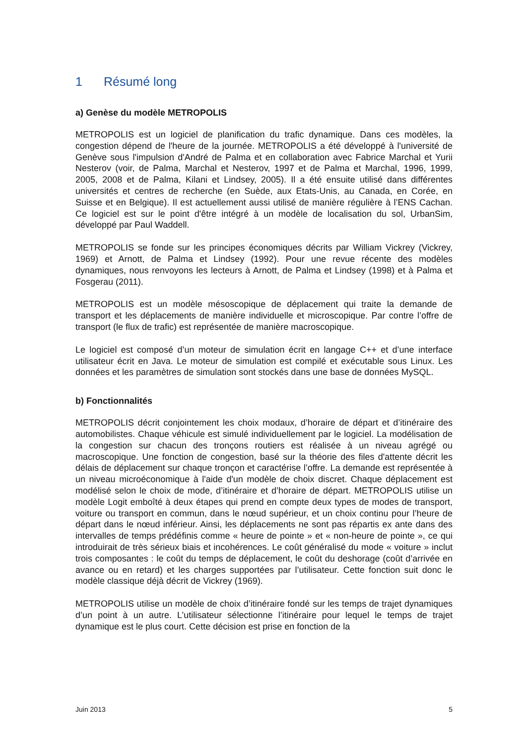1 Résumé long
a) Genèse du modèle METROPOLIS
METROPOLIS est un logiciel de planification du trafic dynamique. Dans ces modèles, la congestion dépend de l'heure de la journée. METROPOLIS a été développé à l'université de Genève sous l'impulsion d'André de Palma et en collaboration avec Fabrice Marchal et Yurii Nesterov (voir, de Palma, Marchal et Nesterov, 1997 et de Palma et Marchal, 1996, 1999, 2005, 2008 et de Palma, Kilani et Lindsey, 2005). Il a été ensuite utilisé dans différentes universités et centres de recherche (en Suède, aux Etats-Unis, au Canada, en Corée, en Suisse et en Belgique). Il est actuellement aussi utilisé de manière régulière à l’ENS Cachan. Ce logiciel est sur le point d'être intégré à un modèle de localisation du sol, UrbanSim, développé par Paul Waddell.
METROPOLIS se fonde sur les principes économiques décrits par William Vickrey (Vickrey, 1969) et Arnott, de Palma et Lindsey (1992). Pour une revue récente des modèles dynamiques, nous renvoyons les lecteurs à Arnott, de Palma et Lindsey (1998) et à Palma et Fosgerau (2011).
METROPOLIS est un modèle mésoscopique de déplacement qui traite la demande de transport et les déplacements de manière individuelle et microscopique. Par contre l’offre de transport (le flux de trafic) est représentée de manière macroscopique.
Le logiciel est composé d’un moteur de simulation écrit en langage C++ et d’une interface utilisateur écrit en Java. Le moteur de simulation est compilé et exécutable sous Linux. Les données et les paramètres de simulation sont stockés dans une base de données MySQL.
b) Fonctionnalités
METROPOLIS décrit conjointement les choix modaux, d’horaire de départ et d’itinéraire des automobilistes. Chaque véhicule est simulé individuellement par le logiciel. La modélisation de la congestion sur chacun des tronçons routiers est réalisée à un niveau agrégé ou macroscopique. Une fonction de congestion, basé sur la théorie des files d'attente décrit les délais de déplacement sur chaque tronçon et caractérise l’offre. La demande est représentée à un niveau microéconomique à l'aide d'un modèle de choix discret. Chaque déplacement est modélisé selon le choix de mode, d’itinéraire et d’horaire de départ. METROPOLIS utilise un modèle Logit emboîté à deux étapes qui prend en compte deux types de modes de transport, voiture ou transport en commun, dans le nœud supérieur, et un choix continu pour l’heure de départ dans le nœud inférieur. Ainsi, les déplacements ne sont pas répartis ex ante dans des intervalles de temps prédéfinis comme « heure de pointe » et « non-heure de pointe », ce qui introduirait de très sérieux biais et incohérences. Le coût généralisé du mode « voiture » inclut trois composantes : le coût du temps de déplacement, le coût du deshorage (coût d’arrivée en avance ou en retard) et les charges supportées par l’utilisateur. Cette fonction suit donc le modèle classique déjà décrit de Vickrey (1969).
METROPOLIS utilise un modèle de choix d’itinéraire fondé sur les temps de trajet dynamiques d’un point à un autre. L’utilisateur sélectionne l’itinéraire pour lequel le temps de trajet dynamique est le plus court. Cette décision est prise en fonction de la
Juin 2013 5